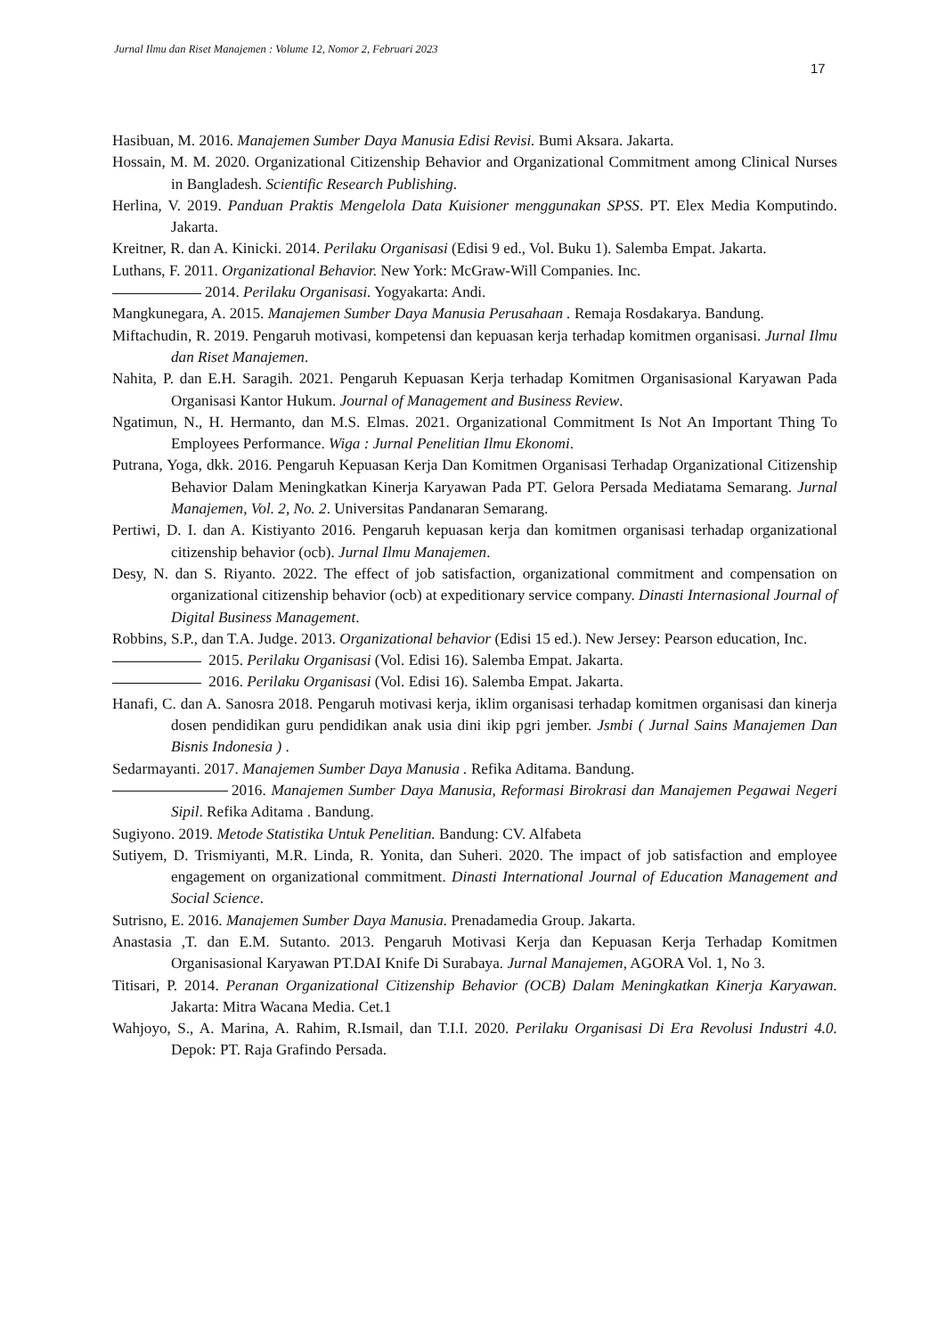Jurnal Ilmu dan Riset Manajemen : Volume 12, Nomor 2, Februari 2023
17
Hasibuan, M. 2016. Manajemen Sumber Daya Manusia Edisi Revisi. Bumi Aksara. Jakarta.
Hossain, M. M. 2020. Organizational Citizenship Behavior and Organizational Commitment among Clinical Nurses in Bangladesh. Scientific Research Publishing.
Herlina, V. 2019. Panduan Praktis Mengelola Data Kuisioner menggunakan SPSS. PT. Elex Media Komputindo. Jakarta.
Kreitner, R. dan A. Kinicki. 2014. Perilaku Organisasi (Edisi 9 ed., Vol. Buku 1). Salemba Empat. Jakarta.
Luthans, F. 2011. Organizational Behavior. New York: McGraw-Will Companies. Inc.
2014. Perilaku Organisasi. Yogyakarta: Andi.
Mangkunegara, A. 2015. Manajemen Sumber Daya Manusia Perusahaan . Remaja Rosdakarya. Bandung.
Miftachudin, R. 2019. Pengaruh motivasi, kompetensi dan kepuasan kerja terhadap komitmen organisasi. Jurnal Ilmu dan Riset Manajemen.
Nahita, P. dan E.H. Saragih. 2021. Pengaruh Kepuasan Kerja terhadap Komitmen Organisasional Karyawan Pada Organisasi Kantor Hukum. Journal of Management and Business Review.
Ngatimun, N., H. Hermanto, dan M.S. Elmas. 2021. Organizational Commitment Is Not An Important Thing To Employees Performance. Wiga : Jurnal Penelitian Ilmu Ekonomi.
Putrana, Yoga, dkk. 2016. Pengaruh Kepuasan Kerja Dan Komitmen Organisasi Terhadap Organizational Citizenship Behavior Dalam Meningkatkan Kinerja Karyawan Pada PT. Gelora Persada Mediatama Semarang. Jurnal Manajemen, Vol. 2, No. 2. Universitas Pandanaran Semarang.
Pertiwi, D. I. dan A. Kistiyanto 2016. Pengaruh kepuasan kerja dan komitmen organisasi terhadap organizational citizenship behavior (ocb). Jurnal Ilmu Manajemen.
Desy, N. dan S. Riyanto. 2022. The effect of job satisfaction, organizational commitment and compensation on organizational citizenship behavior (ocb) at expeditionary service company. Dinasti Internasional Journal of Digital Business Management.
Robbins, S.P., dan T.A. Judge. 2013. Organizational behavior (Edisi 15 ed.). New Jersey: Pearson education, Inc.
2015. Perilaku Organisasi (Vol. Edisi 16). Salemba Empat. Jakarta.
2016. Perilaku Organisasi (Vol. Edisi 16). Salemba Empat. Jakarta.
Hanafi, C. dan A. Sanosra 2018. Pengaruh motivasi kerja, iklim organisasi terhadap komitmen organisasi dan kinerja dosen pendidikan guru pendidikan anak usia dini ikip pgri jember. Jsmbi ( Jurnal Sains Manajemen Dan Bisnis Indonesia ) .
Sedarmayanti. 2017. Manajemen Sumber Daya Manusia . Refika Aditama. Bandung.
2016. Manajemen Sumber Daya Manusia, Reformasi Birokrasi dan Manajemen Pegawai Negeri Sipil. Refika Aditama . Bandung.
Sugiyono. 2019. Metode Statistika Untuk Penelitian. Bandung: CV. Alfabeta
Sutiyem, D. Trismiyanti, M.R. Linda, R. Yonita, dan Suheri. 2020. The impact of job satisfaction and employee engagement on organizational commitment. Dinasti International Journal of Education Management and Social Science.
Sutrisno, E. 2016. Manajemen Sumber Daya Manusia. Prenadamedia Group. Jakarta.
Anastasia ,T. dan E.M. Sutanto. 2013. Pengaruh Motivasi Kerja dan Kepuasan Kerja Terhadap Komitmen Organisasional Karyawan PT.DAI Knife Di Surabaya. Jurnal Manajemen, AGORA Vol. 1, No 3.
Titisari, P. 2014. Peranan Organizational Citizenship Behavior (OCB) Dalam Meningkatkan Kinerja Karyawan. Jakarta: Mitra Wacana Media. Cet.1
Wahjoyo, S., A. Marina, A. Rahim, R.Ismail, dan T.I.I. 2020. Perilaku Organisasi Di Era Revolusi Industri 4.0. Depok: PT. Raja Grafindo Persada.